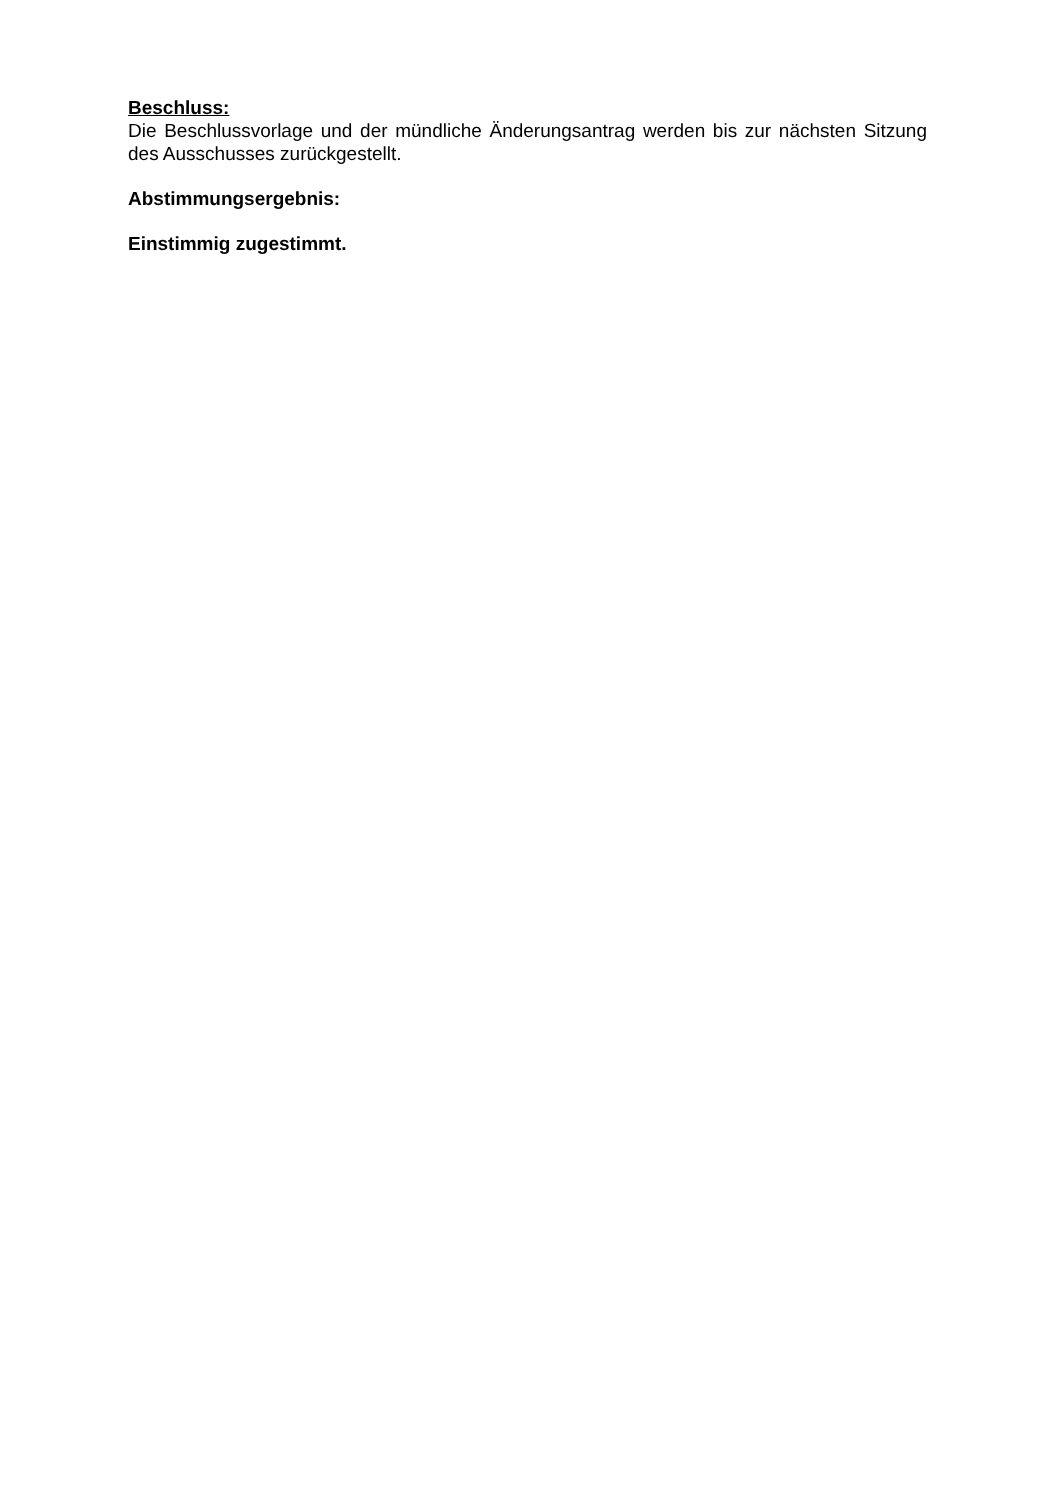Beschluss:
Die Beschlussvorlage und der mündliche Änderungsantrag werden bis zur nächsten Sitzung des Ausschusses zurückgestellt.
Abstimmungsergebnis:
Einstimmig zugestimmt.